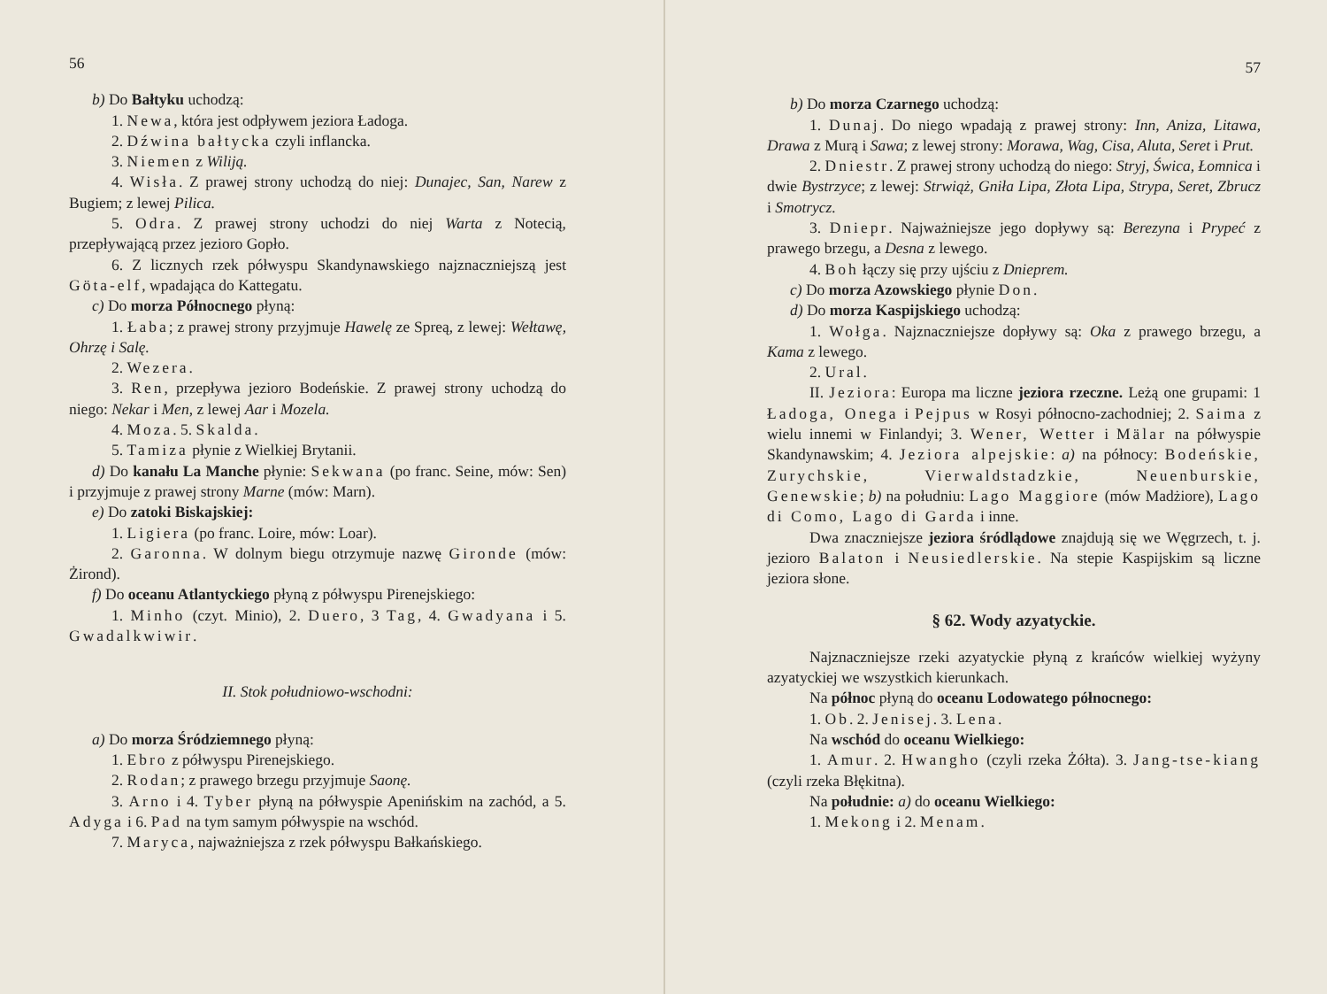56
b) Do Bałtyku uchodzą:
1. Newa, która jest odpływem jeziora Ładoga.
2. Dźwina bałtycka czyli inflancka.
3. Niemen z Wiliją.
4. Wisła. Z prawej strony uchodzą do niej: Dunajec, San, Narew z Bugiem; z lewej Pilica.
5. Odra. Z prawej strony uchodzi do niej Warta z Notecią, przepływającą przez jezioro Gopło.
6. Z licznych rzek półwyspu Skandynawskiego najznaczniejszą jest Göta-elf, wpadająca do Kattegatu.
c) Do morza Północnego płyną:
1. Łaba; z prawej strony przyjmuje Hawelę ze Spreą, z lewej: Wełtawę, Ohrzę i Salę.
2. Wezera.
3. Ren, przepływa jezioro Bodeńskie. Z prawej strony uchodzą do niego: Nekar i Men, z lewej Aar i Mozela.
4. Moza. 5. Skalda.
5. Tamiza płynie z Wielkiej Brytanii.
d) Do kanału La Manche płynie: Sekwana (po franc. Seine, mów: Sen) i przyjmuje z prawej strony Marne (mów: Marn).
e) Do zatoki Biskajskiej:
1. Ligiera (po franc. Loire, mów: Loar).
2. Garonna. W dolnym biegu otrzymuje nazwę Gironde (mów: Żirond).
f) Do oceanu Atlantyckiego płyną z półwyspu Pirenejskiego:
1. Minho (czyt. Minio), 2. Duero, 3 Tag, 4. Gwadyana i 5. Gwadalkwiwir.
II. Stok południowo-wschodni:
a) Do morza Śródziemnego płyną:
1. Ebro z półwyspu Pirenejskiego.
2. Rodan; z prawego brzegu przyjmuje Saonę.
3. Arno i 4. Tyber płyną na półwyspie Apenińskim na zachód, a 5. Adyga i 6. Pad na tym samym półwyspie na wschód.
7. Maryca, najważniejsza z rzek półwyspu Bałkańskiego.
57
b) Do morza Czarnego uchodzą:
1. Dunaj. Do niego wpadają z prawej strony: Inn, Aniza, Litawa, Drawa z Murą i Sawa; z lewej strony: Morawa, Wag, Cisa, Aluta, Seret i Prut.
2. Dniestr. Z prawej strony uchodzą do niego: Stryj, Świca, Łomnica i dwie Bystrzyce; z lewej: Strwiąż, Gniła Lipa, Złota Lipa, Strypa, Seret, Zbrucz i Smotrycz.
3. Dniepr. Najważniejsze jego dopływy są: Berezyna i Prypeć z prawego brzegu, a Desna z lewego.
4. Boh łączy się przy ujściu z Dnieprem.
c) Do morza Azowskiego płynie Don.
d) Do morza Kaspijskiego uchodzą:
1. Wołga. Najznaczniejsze dopływy są: Oka z prawego brzegu, a Kama z lewego.
2. Ural.
II. Jeziora: Europa ma liczne jeziora rzeczne. Leżą one grupami: 1 Ładoga, Onega i Pejpus w Rosyi północno-zachodniej; 2. Saima z wielu innemi w Finlandyi; 3. Wener, Wetter i Mälar na półwyspie Skandynawskim; 4. Jeziora alpejskie: a) na północy: Bodeńskie, Zurychskie, Vierwaldstadzkie, Neuenburskie, Genewskie; b) na południu: Lago Maggiore (mów Madżiore), Lago di Como, Lago di Garda i inne.
Dwa znaczniejsze jeziora śródlądowe znajdują się we Węgrzech, t. j. jezioro Balaton i Neusiedlerskie. Na stepie Kaspijskim są liczne jeziora słone.
§ 62. Wody azyatyckie.
Najznaczniejsze rzeki azyatyckie płyną z krańców wielkiej wyżyny azyatyckiej we wszystkich kierunkach.
Na północ płyną do oceanu Lodowatego północnego:
1. Ob. 2. Jenisej. 3. Lena.
Na wschód do oceanu Wielkiego:
1. Amur. 2. Hwangho (czyli rzeka Żółta). 3. Jang-tse-kiang (czyli rzeka Błękitna).
Na południe: a) do oceanu Wielkiego:
1. Mekong i 2. Menam.